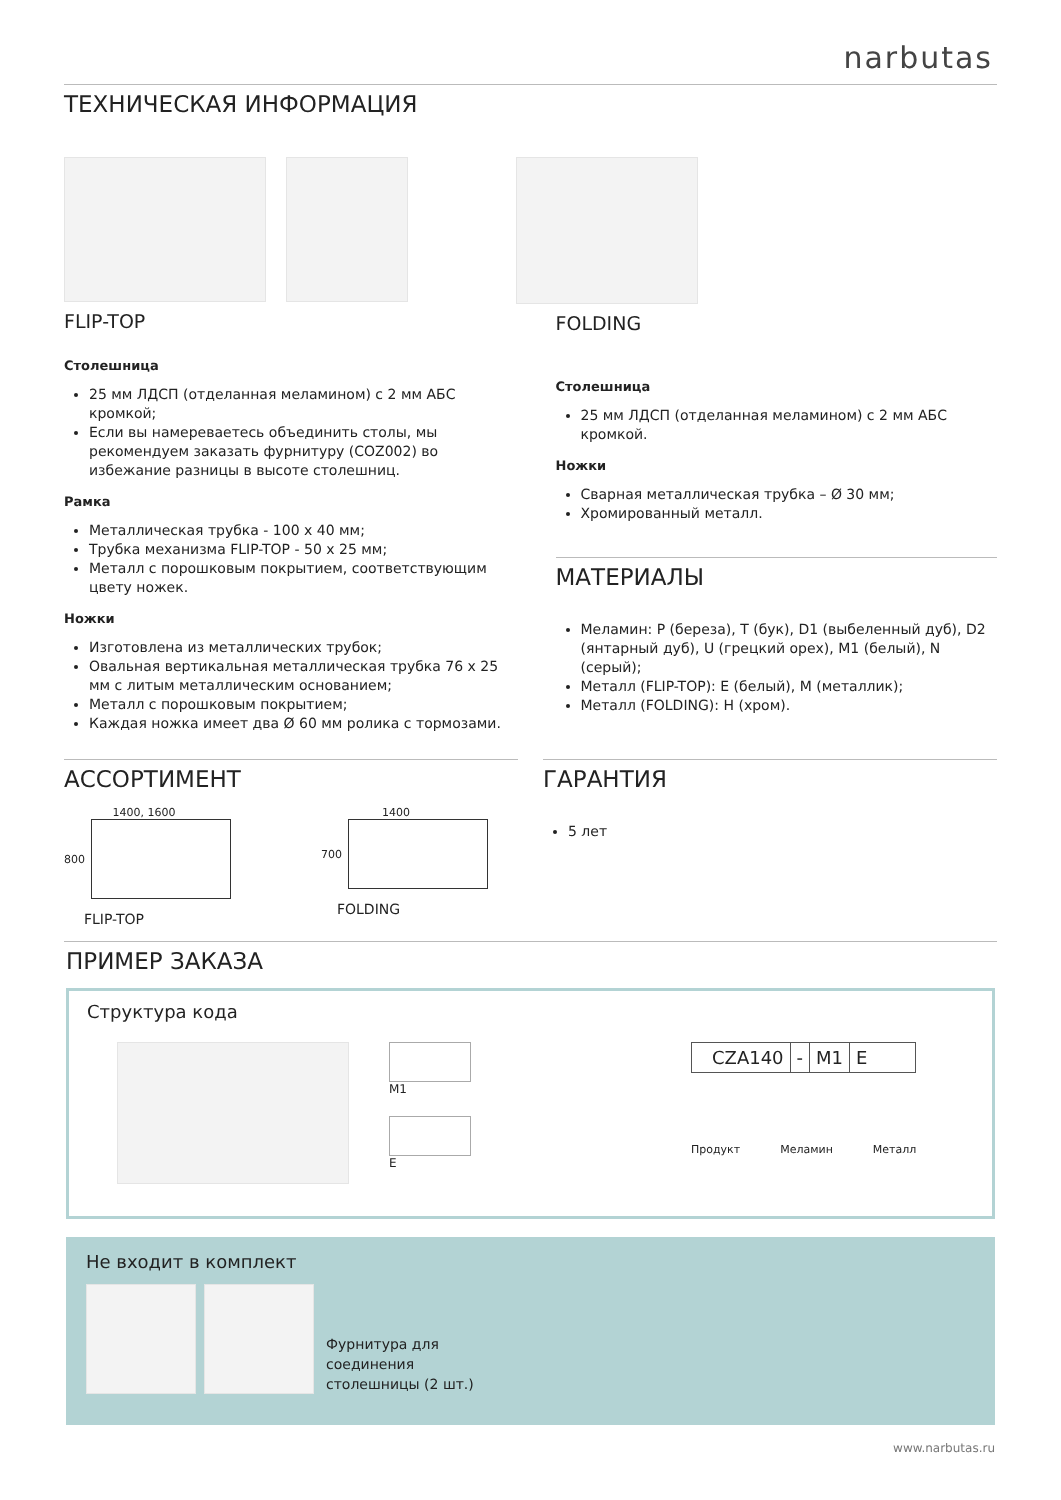narbutas
ТЕХНИЧЕСКАЯ ИНФОРМАЦИЯ
FLIP-TOP
Столешница
25 мм ЛДСП (отделанная меламином) с 2 мм АБС кромкой;
Если вы намереваетесь объединить столы, мы рекомендуем заказать фурнитуру (COZ002) во избежание разницы в высоте столешниц.
Рамка
Металлическая трубка - 100 x 40 мм;
Трубка механизма FLIP-TOP - 50 x 25 мм;
Металл с порошковым покрытием, соответствующим цвету ножек.
Ножки
Изготовлена из металлических трубок;
Овальная вертикальная металлическая трубка 76 x 25 мм с литым металлическим основанием;
Металл с порошковым покрытием;
Каждая ножка имеет два Ø 60 мм ролика с тормозами.
FOLDING
Столешница
25 мм ЛДСП (отделанная меламином) с 2 мм АБС кромкой.
Ножки
Сварная металлическая трубка – Ø 30 мм;
Хромированный металл.
МАТЕРИАЛЫ
Меламин: P (береза), T (бук), D1 (выбеленный дуб), D2 (янтарный дуб), U (грецкий орех), M1 (белый), N (серый);
Металл (FLIP-TOP): E (белый), M (металлик);
Металл (FOLDING): H (хром).
АССОРТИМЕНТ
1400, 1600
800
FLIP-TOP
1400
700
FOLDING
ГАРАНТИЯ
5 лет
ПРИМЕР ЗАКАЗА
Структура кода
M1
E
CZA140 - M1 E
Продукт Меламин Металл
Не входит в комплект
Фурнитура для
соединения
столешницы (2 шт.)
www.narbutas.ru